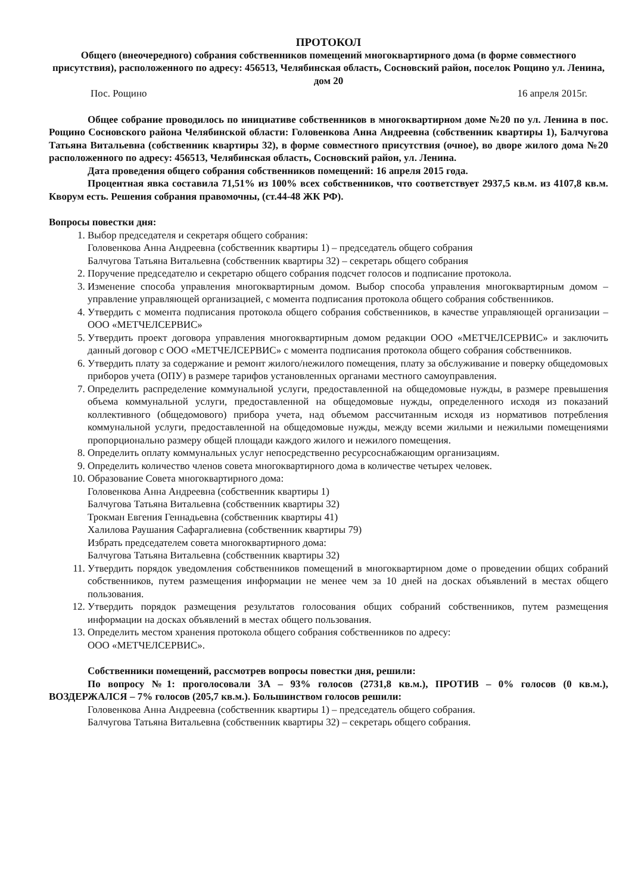ПРОТОКОЛ
Общего (внеочередного) собрания собственников помещений многоквартирного дома (в форме совместного присутствия), расположенного по адресу: 456513, Челябинская область, Сосновский район, поселок Рощино ул. Ленина, дом 20
Пос. Рощино 16 апреля 2015г.
Общее собрание проводилось по инициативе собственников в многоквартирном доме №20 по ул. Ленина в пос. Рощино Сосновского района Челябинской области: Головенкова Анна Андреевна (собственник квартиры 1), Балчугова Татьяна Витальевна (собственник квартиры 32), в форме совместного присутствия (очное), во дворе жилого дома №20 расположенного по адресу: 456513, Челябинская область, Сосновский район, ул. Ленина.
Дата проведения общего собрания собственников помещений: 16 апреля 2015 года.
Процентная явка составила 71,51% из 100% всех собственников, что соответствует 2937,5 кв.м. из 4107,8 кв.м. Кворум есть. Решения собрания правомочны, (ст.44-48 ЖК РФ).
Вопросы повестки дня:
1. Выбор председателя и секретаря общего собрания:
Головенкова Анна Андреевна (собственник квартиры 1) – председатель общего собрания
Балчугова Татьяна Витальевна (собственник квартиры 32) – секретарь общего собрания
2. Поручение председателю и секретарю общего собрания подсчет голосов и подписание протокола.
3. Изменение способа управления многоквартирным домом. Выбор способа управления многоквартирным домом – управление управляющей организацией, с момента подписания протокола общего собрания собственников.
4. Утвердить с момента подписания протокола общего собрания собственников, в качестве управляющей организации – ООО «МЕТЧЕЛСЕРВИС»
5. Утвердить проект договора управления многоквартирным домом редакции ООО «МЕТЧЕЛСЕРВИС» и заключить данный договор с ООО «МЕТЧЕЛСЕРВИС» с момента подписания протокола общего собрания собственников.
6. Утвердить плату за содержание и ремонт жилого/нежилого помещения, плату за обслуживание и поверку общедомовых приборов учета (ОПУ) в размере тарифов установленных органами местного самоуправления.
7. Определить распределение коммунальной услуги, предоставленной на общедомовые нужды, в размере превышения объема коммунальной услуги, предоставленной на общедомовые нужды, определенного исходя из показаний коллективного (общедомового) прибора учета, над объемом рассчитанным исходя из нормативов потребления коммунальной услуги, предоставленной на общедомовые нужды, между всеми жилыми и нежилыми помещениями пропорционально размеру общей площади каждого жилого и нежилого помещения.
8. Определить оплату коммунальных услуг непосредственно ресурсоснабжающим организациям.
9. Определить количество членов совета многоквартирного дома в количестве четырех человек.
10. Образование Совета многоквартирного дома:
Головенкова Анна Андреевна (собственник квартиры 1)
Балчугова Татьяна Витальевна (собственник квартиры 32)
Трокман Евгения Геннадьевна (собственник квартиры 41)
Халилова Раушания Сафаргалиевна (собственник квартиры 79)
Избрать председателем совета многоквартирного дома:
Балчугова Татьяна Витальевна (собственник квартиры 32)
11. Утвердить порядок уведомления собственников помещений в многоквартирном доме о проведении общих собраний собственников, путем размещения информации не менее чем за 10 дней на досках объявлений в местах общего пользования.
12. Утвердить порядок размещения результатов голосования общих собраний собственников, путем размещения информации на досках объявлений в местах общего пользования.
13. Определить местом хранения протокола общего собрания собственников по адресу:
ООО «МЕТЧЕЛСЕРВИС».
Собственники помещений, рассмотрев вопросы повестки дня, решили:
По вопросу №1: проголосовали ЗА – 93% голосов (2731,8 кв.м.), ПРОТИВ – 0% голосов (0 кв.м.), ВОЗДЕРЖАЛСЯ – 7% голосов (205,7 кв.м.). Большинством голосов решили:
Головенкова Анна Андреевна (собственник квартиры 1) – председатель общего собрания.
Балчугова Татьяна Витальевна (собственник квартиры 32) – секретарь общего собрания.